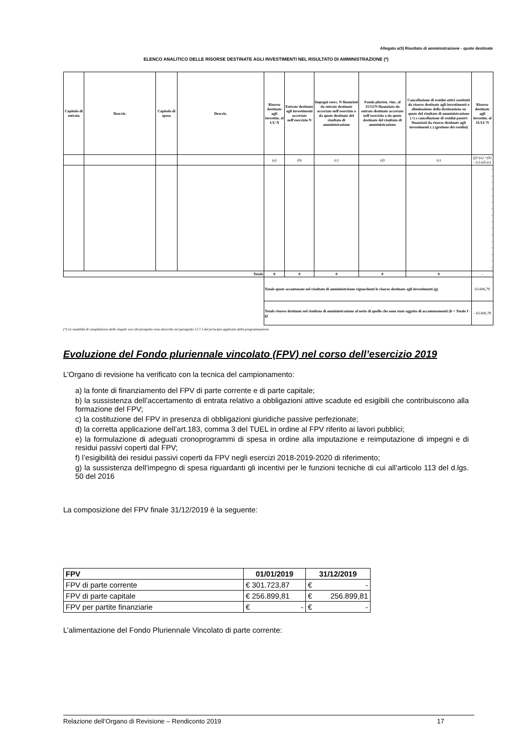Allegato a/3) Risultato di amministrazione - quote destinate
ELENCO ANALITICO DELLE RISORSE DESTINATE AGLI INVESTIMENTI NEL RISULTATO DI AMMINISTRAZIONE (*)
| Capitolo di entrata | Descriz. | Capitolo di spesa | Descriz. | Risorse destinate agli investim. al 1/1/ N | Entrate destinate agli investimenti accertate nell'esercizio N | Impegni eserc. N finanziati da entrate destinate accertate nell'esercizio o da quote destinate del risultato di amministrazione | Fondo plurien. vinc. al 31/12/N finanziato da entrate destinate accertate nell'esercizio o da quote destinate del risultato di amministrazione | Cancellazione di residui attivi costituiti da risorse destinate agli investimenti o eliminazione della destinazione su quote del risultato di amministrazione (+) e cancellazione di residui passivi finanziati da risorse destinate agli investimenti (-) (gestione dei residui) | Risorse destinate agli investim. al 31/12/ N |
| --- | --- | --- | --- | --- | --- | --- | --- | --- | --- |
| | | | | (a) | (b) | (c) | (d) | (e) | (f)=(a) +(b) - (c)-(d)-(e) |
| | | | | | | | | | - - - - - - - - - - - - - - - - |
| Totale | | | | 0 | 0 | 0 | 0 | 0 | - |
| | | | | Totale quote accantonate nel risultato di amministrzione riguardanti le risorse destinate agli investimenti (g) | | | | | 63.606,78 |
| | | | | Totale risorse destinate nel risultato di amministrazione al netto di quelle che sono state oggetto di accantonamenti (h = Totale f - g) | | | | | - 63.606,78 |
(*) Le modalità di compilazione delle singole voci del prospetto sono descritte nel paragrafo 13.7.3 del principio applicato della programmazione
Evoluzione del Fondo pluriennale vincolato (FPV) nel corso dell’esercizio 2019
L’Organo di revisione ha verificato con la tecnica del campionamento:
a) la fonte di finanziamento del FPV di parte corrente e di parte capitale;
b) la sussistenza dell’accertamento di entrata relativo a obbligazioni attive scadute ed esigibili che contribuiscono alla formazione del FPV;
c) la costituzione del FPV in presenza di obbligazioni giuridiche passive perfezionate;
d) la corretta applicazione dell’art.183, comma 3 del TUEL in ordine al FPV riferito ai lavori pubblici;
e) la formulazione di adeguati cronoprogrammi di spesa in ordine alla imputazione e reimputazione di impegni e di residui passivi coperti dal FPV;
f) l’esigibilità dei residui passivi coperti da FPV negli esercizi 2018-2019-2020 di riferimento;
g) la sussistenza dell’impegno di spesa riguardanti gli incentivi per le funzioni tecniche di cui all’articolo 113 del d.lgs. 50 del 2016
La composizione del FPV finale 31/12/2019 è la seguente:
| FPV | 01/01/2019 | 31/12/2019 |
| --- | --- | --- |
| FPV di parte corrente | € 301.723,87 | € - |
| FPV di parte capitale | € 256.899,81 | € 256.899,81 |
| FPV per partite finanziarie | € - | € - |
L’alimentazione del Fondo Pluriennale Vincolato di parte corrente:
Relazione dell’Organo di Revisione – Rendiconto 2019 17